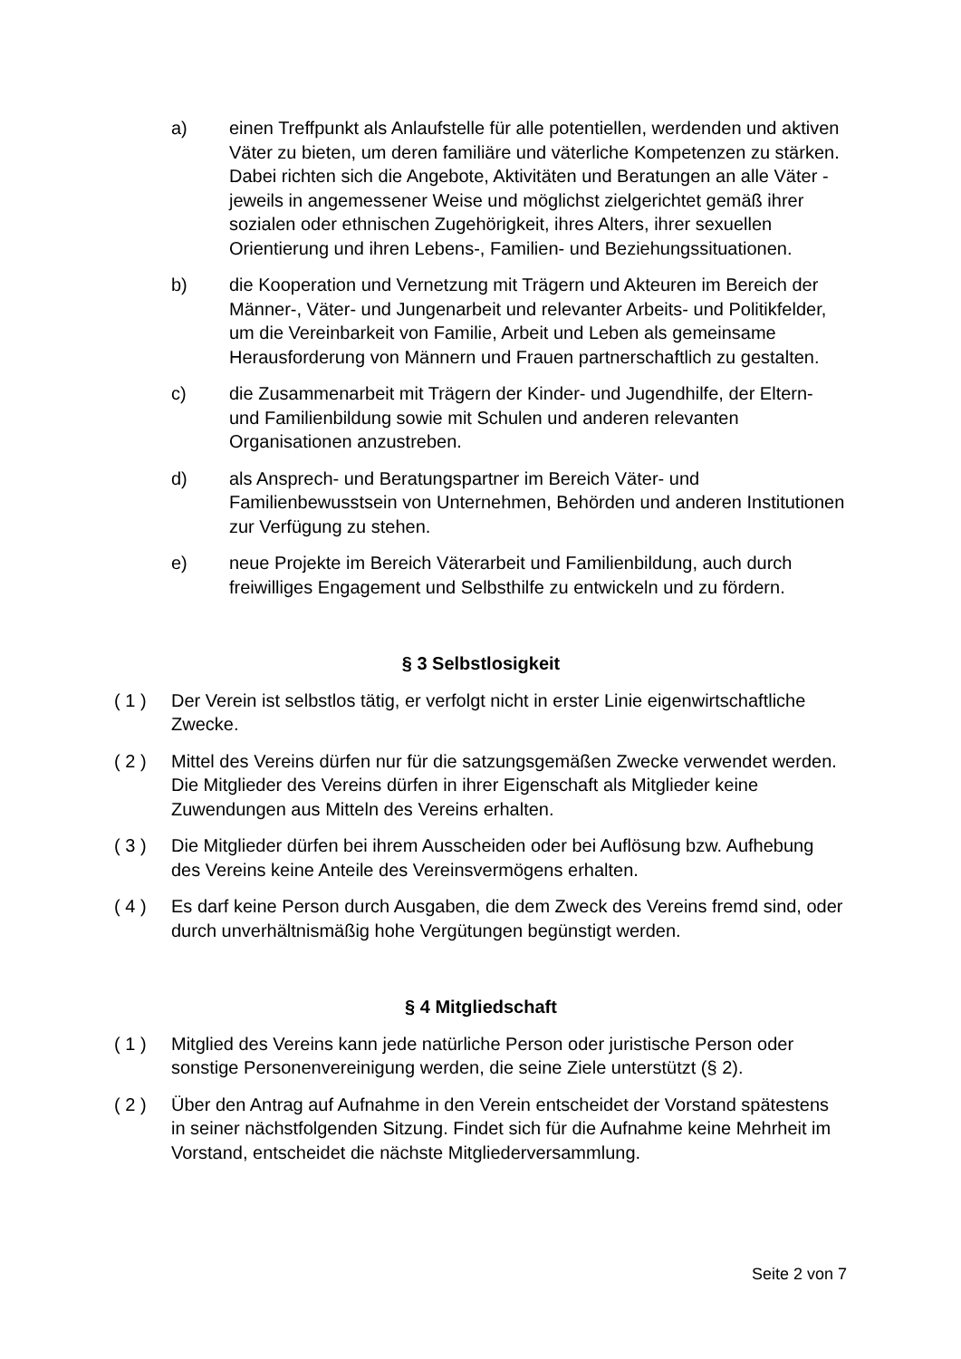a) einen Treffpunkt als Anlaufstelle für alle potentiellen, werdenden und aktiven Väter zu bieten, um deren familiäre und väterliche Kompetenzen zu stärken. Dabei richten sich die Angebote, Aktivitäten und Beratungen an alle Väter - jeweils in angemessener Weise und möglichst zielgerichtet gemäß ihrer sozialen oder ethnischen Zugehörigkeit, ihres Alters, ihrer sexuellen Orientierung und ihren Lebens-, Familien- und Beziehungssituationen.
b) die Kooperation und Vernetzung mit Trägern und Akteuren im Bereich der Männer-, Väter- und Jungenarbeit und relevanter Arbeits- und Politikfelder, um die Vereinbarkeit von Familie, Arbeit und Leben als gemeinsame Herausforderung von Männern und Frauen partnerschaftlich zu gestalten.
c) die Zusammenarbeit mit Trägern der Kinder- und Jugendhilfe, der Eltern- und Familienbildung sowie mit Schulen und anderen relevanten Organisationen anzustreben.
d) als Ansprech- und Beratungspartner im Bereich Väter- und Familienbewusstsein von Unternehmen, Behörden und anderen Institutionen zur Verfügung zu stehen.
e) neue Projekte im Bereich Väterarbeit und Familienbildung, auch durch freiwilliges Engagement und Selbsthilfe zu entwickeln und zu fördern.
§ 3 Selbstlosigkeit
( 1 ) Der Verein ist selbstlos tätig, er verfolgt nicht in erster Linie eigenwirtschaftliche Zwecke.
( 2 ) Mittel des Vereins dürfen nur für die satzungsgemäßen Zwecke verwendet werden. Die Mitglieder des Vereins dürfen in ihrer Eigenschaft als Mitglieder keine Zuwendungen aus Mitteln des Vereins erhalten.
( 3 ) Die Mitglieder dürfen bei ihrem Ausscheiden oder bei Auflösung bzw. Aufhebung des Vereins keine Anteile des Vereinsvermögens erhalten.
( 4 ) Es darf keine Person durch Ausgaben, die dem Zweck des Vereins fremd sind, oder durch unverhältnismäßig hohe Vergütungen begünstigt werden.
§ 4 Mitgliedschaft
( 1 ) Mitglied des Vereins kann jede natürliche Person oder juristische Person oder sonstige Personenvereinigung werden, die seine Ziele unterstützt (§ 2).
( 2 ) Über den Antrag auf Aufnahme in den Verein entscheidet der Vorstand spätestens in seiner nächstfolgenden Sitzung. Findet sich für die Aufnahme keine Mehrheit im Vorstand, entscheidet die nächste Mitgliederversammlung.
Seite 2 von 7